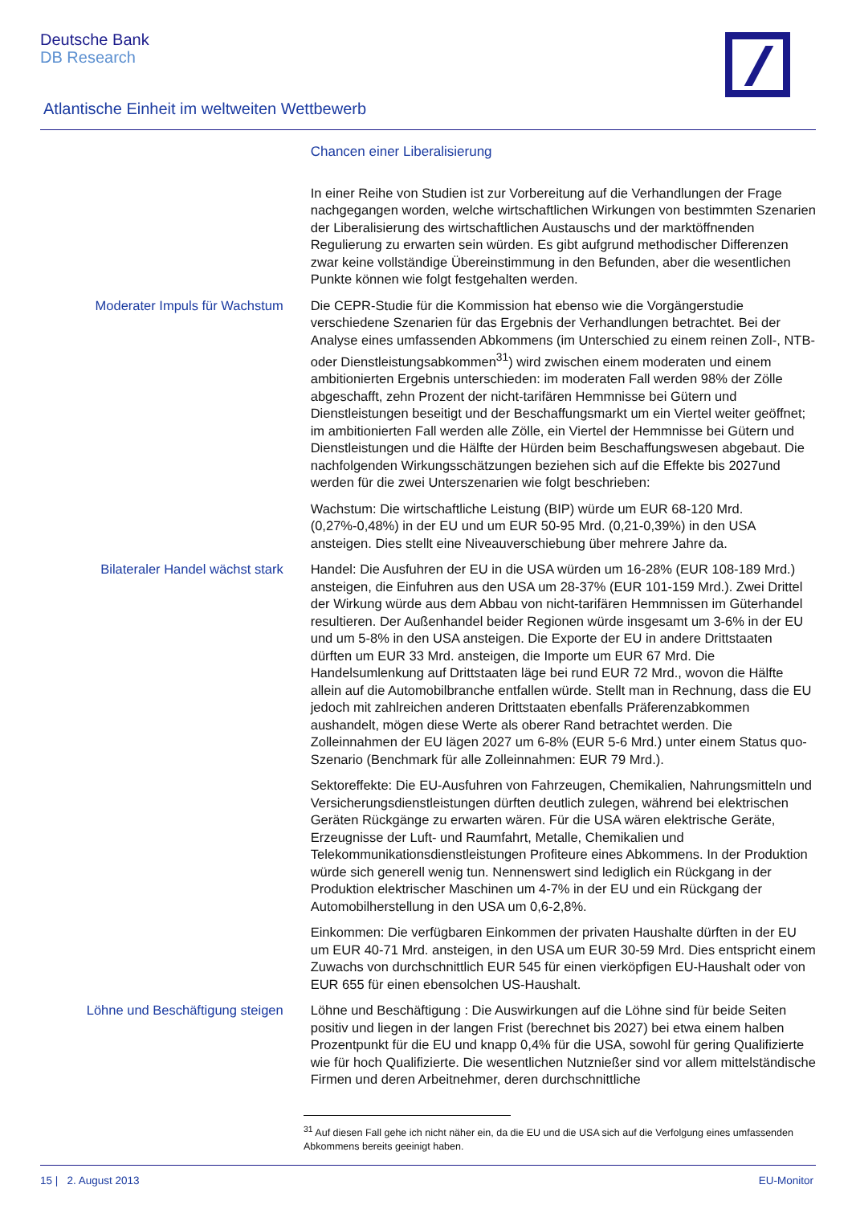Deutsche Bank
DB Research
Atlantische Einheit im weltweiten Wettbewerb
Chancen einer Liberalisierung
In einer Reihe von Studien ist zur Vorbereitung auf die Verhandlungen der Frage nachgegangen worden, welche wirtschaftlichen Wirkungen von bestimmten Szenarien der Liberalisierung des wirtschaftlichen Austauschs und der marktöffnenden Regulierung zu erwarten sein würden. Es gibt aufgrund methodischer Differenzen zwar keine vollständige Übereinstimmung in den Befunden, aber die wesentlichen Punkte können wie folgt festgehalten werden.
Moderater Impuls für Wachstum Die CEPR-Studie für die Kommission hat ebenso wie die Vorgängerstudie verschiedene Szenarien für das Ergebnis der Verhandlungen betrachtet. Bei der Analyse eines umfassenden Abkommens (im Unterschied zu einem reinen Zoll-, NTB- oder Dienstleistungsabkommen<sup>31</sup>) wird zwischen einem moderaten und einem ambitionierten Ergebnis unterschieden: im moderaten Fall werden 98% der Zölle abgeschafft, zehn Prozent der nicht-tarifären Hemmnisse bei Gütern und Dienstleistungen beseitigt und der Beschaffungsmarkt um ein Viertel weiter geöffnet; im ambitionierten Fall werden alle Zölle, ein Viertel der Hemmnisse bei Gütern und Dienstleistungen und die Hälfte der Hürden beim Beschaffungswesen abgebaut. Die nachfolgenden Wirkungsschätzungen beziehen sich auf die Effekte bis 2027und werden für die zwei Unterszenarien wie folgt beschrieben:
Wachstum: Die wirtschaftliche Leistung (BIP) würde um EUR 68-120 Mrd. (0,27%-0,48%) in der EU und um EUR 50-95 Mrd. (0,21-0,39%) in den USA ansteigen. Dies stellt eine Niveauverschiebung über mehrere Jahre da.
Bilateraler Handel wächst stark
Handel: Die Ausfuhren der EU in die USA würden um 16-28% (EUR 108-189 Mrd.) ansteigen, die Einfuhren aus den USA um 28-37% (EUR 101-159 Mrd.). Zwei Drittel der Wirkung würde aus dem Abbau von nicht-tarifären Hemmnissen im Güterhandel resultieren. Der Außenhandel beider Regionen würde insgesamt um 3-6% in der EU und um 5-8% in den USA ansteigen. Die Exporte der EU in andere Drittstaaten dürften um EUR 33 Mrd. ansteigen, die Importe um EUR 67 Mrd. Die Handelsumlenkung auf Drittstaaten läge bei rund EUR 72 Mrd., wovon die Hälfte allein auf die Automobilbranche entfallen würde. Stellt man in Rechnung, dass die EU jedoch mit zahlreichen anderen Drittstaaten ebenfalls Präferenzabkommen aushandelt, mögen diese Werte als oberer Rand betrachtet werden. Die Zolleinnahmen der EU lägen 2027 um 6-8% (EUR 5-6 Mrd.) unter einem Status quo-Szenario (Benchmark für alle Zolleinnahmen: EUR 79 Mrd.).
Sektoreffekte: Die EU-Ausfuhren von Fahrzeugen, Chemikalien, Nahrungsmitteln und Versicherungsdienstleistungen dürften deutlich zulegen, während bei elektrischen Geräten Rückgänge zu erwarten wären. Für die USA wären elektrische Geräte, Erzeugnisse der Luft- und Raumfahrt, Metalle, Chemikalien und Telekommunikationsdienstleistungen Profiteure eines Abkommens. In der Produktion würde sich generell wenig tun. Nennenswert sind lediglich ein Rückgang in der Produktion elektrischer Maschinen um 4-7% in der EU und ein Rückgang der Automobilherstellung in den USA um 0,6-2,8%.
Einkommen: Die verfügbaren Einkommen der privaten Haushalte dürften in der EU um EUR 40-71 Mrd. ansteigen, in den USA um EUR 30-59 Mrd. Dies entspricht einem Zuwachs von durchschnittlich EUR 545 für einen vierköpfigen EU-Haushalt oder von EUR 655 für einen ebensolchen US-Haushalt.
Löhne und Beschäftigung steigen
Löhne und Beschäftigung : Die Auswirkungen auf die Löhne sind für beide Seiten positiv und liegen in der langen Frist (berechnet bis 2027) bei etwa einem halben Prozentpunkt für die EU und knapp 0,4% für die USA, sowohl für gering Qualifizierte wie für hoch Qualifizierte. Die wesentlichen Nutznießer sind vor allem mittelständische Firmen und deren Arbeitnehmer, deren durchschnittliche
<sup>31</sup> Auf diesen Fall gehe ich nicht näher ein, da die EU und die USA sich auf die Verfolgung eines umfassenden Abkommens bereits geeinigt haben.
15 | 2. August 2013 EU-Monitor